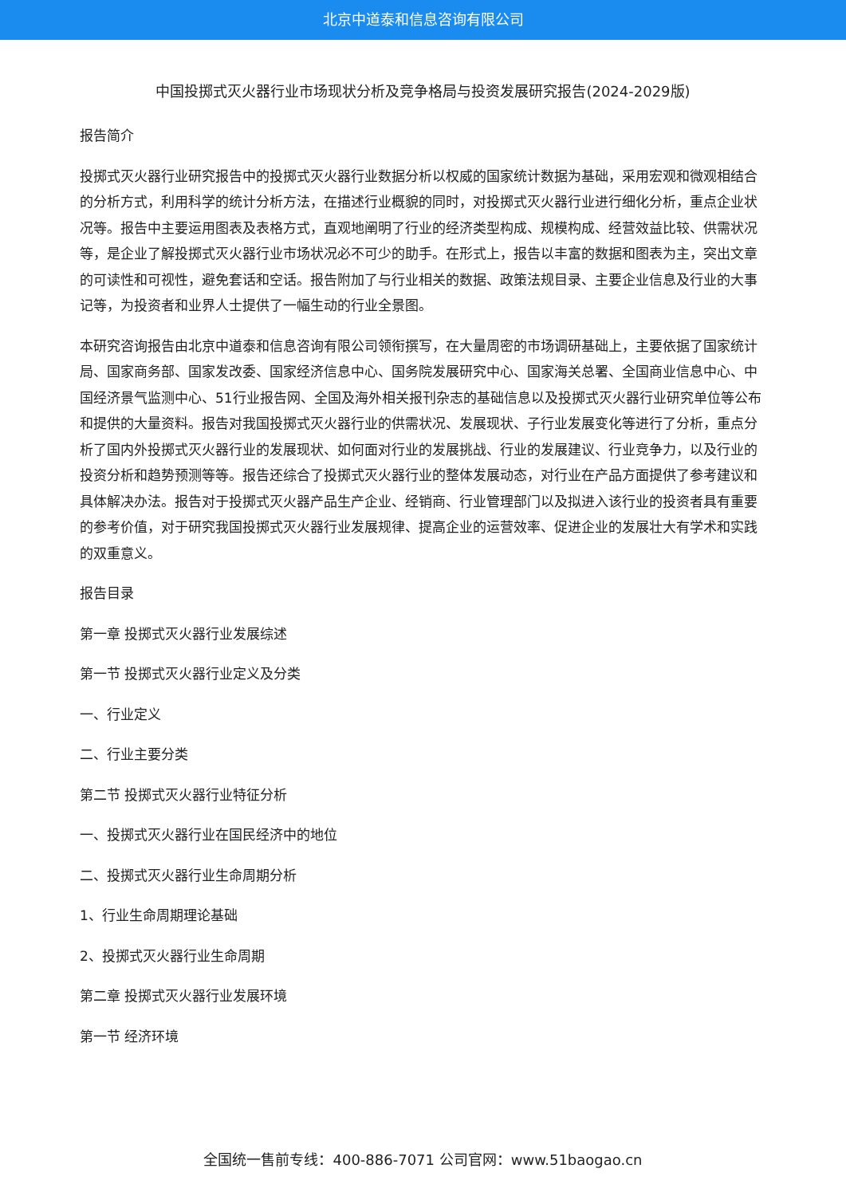北京中道泰和信息咨询有限公司
中国投掷式灭火器行业市场现状分析及竞争格局与投资发展研究报告(2024-2029版)
报告简介
投掷式灭火器行业研究报告中的投掷式灭火器行业数据分析以权威的国家统计数据为基础，采用宏观和微观相结合的分析方式，利用科学的统计分析方法，在描述行业概貌的同时，对投掷式灭火器行业进行细化分析，重点企业状况等。报告中主要运用图表及表格方式，直观地阐明了行业的经济类型构成、规模构成、经营效益比较、供需状况等，是企业了解投掷式灭火器行业市场状况必不可少的助手。在形式上，报告以丰富的数据和图表为主，突出文章的可读性和可视性，避免套话和空话。报告附加了与行业相关的数据、政策法规目录、主要企业信息及行业的大事记等，为投资者和业界人士提供了一幅生动的行业全景图。
本研究咨询报告由北京中道泰和信息咨询有限公司领衔撰写，在大量周密的市场调研基础上，主要依据了国家统计局、国家商务部、国家发改委、国家经济信息中心、国务院发展研究中心、国家海关总署、全国商业信息中心、中国经济景气监测中心、51行业报告网、全国及海外相关报刊杂志的基础信息以及投掷式灭火器行业研究单位等公布和提供的大量资料。报告对我国投掷式灭火器行业的供需状况、发展现状、子行业发展变化等进行了分析，重点分析了国内外投掷式灭火器行业的发展现状、如何面对行业的发展挑战、行业的发展建议、行业竞争力，以及行业的投资分析和趋势预测等等。报告还综合了投掷式灭火器行业的整体发展动态，对行业在产品方面提供了参考建议和具体解决办法。报告对于投掷式灭火器产品生产企业、经销商、行业管理部门以及拟进入该行业的投资者具有重要的参考价值，对于研究我国投掷式灭火器行业发展规律、提高企业的运营效率、促进企业的发展壮大有学术和实践的双重意义。
报告目录
第一章 投掷式灭火器行业发展综述
第一节 投掷式灭火器行业定义及分类
一、行业定义
二、行业主要分类
第二节 投掷式灭火器行业特征分析
一、投掷式灭火器行业在国民经济中的地位
二、投掷式灭火器行业生命周期分析
1、行业生命周期理论基础
2、投掷式灭火器行业生命周期
第二章 投掷式灭火器行业发展环境
第一节 经济环境
全国统一售前专线：400-886-7071 公司官网：www.51baogao.cn